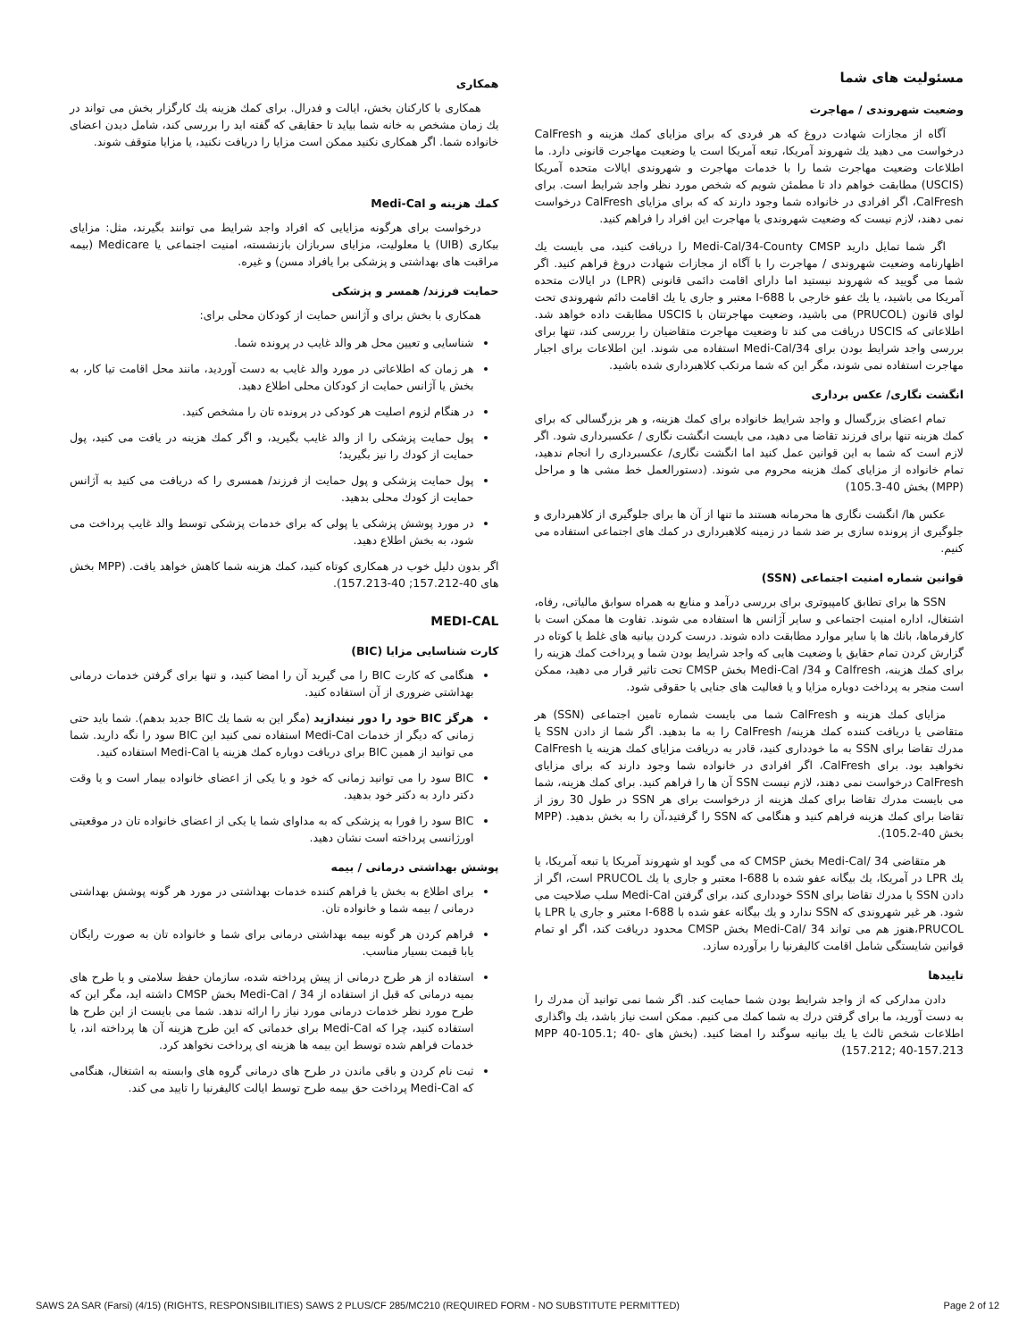مسئولیت های شما
وضعیت شهروندی / مهاجرت
آگاه از مجازات شهادت دروغ که هر فردی که برای مزایای کمك هزینه و CalFresh درخواست می دهید يك شهروند آمريكا، تبعه آمريكا است يا وضعيت مهاجرت قانونی دارد. ما اطلاعات وضعيت مهاجرت شما را با خدمات مهاجرت و شهروندی ايالات متحده آمريكا (USCIS) مطابقت خواهم داد تا مطمئن شويم كه شخص مورد نظر واجد شرايط است. برای CalFresh، اگر افرادی در خانواده شما وجود دارند كه كه برای مزايای CalFresh درخواست نمی دهند، لازم نيست كه وضعيت شهروندی يا مهاجرت اين افراد را فراهم كنيد.
اگر شما تمایل دارید Medi-Cal/34-County CMSP را دریافت کنید، می بایست يك اظهارنامه وضعيت شهروندی / مهاجرت را با آگاه از مجازات شهادت دروغ فراهم كنيد. اگر شما می گوييد كه شهروند نيستيد اما دارای اقامت دائمی قانونی (LPR) در ايالات متحده آمريكا می باشيد، يا يك عفو خارجی با I-688 معتبر و جاری يا يك اقامت دائم شهروندی تحت لوای قانون (PRUCOL) می باشيد، وضعيت مهاجرتتان با USCIS مطابقت داده خواهد شد. اطلاعاتی كه USCIS دريافت می كند تا وضعيت مهاجرت متقاضيان را بررسی كند، تنها برای بررسی واجد شرايط بودن برای Medi-Cal/34 استفاده می شوند. اين اطلاعات برای اجبار مهاجرت استفاده نمی شوند، مگر اين كه شما مرتكب كلاهبرداری شده باشيد.
انگشت نگاری/ عكس برداری
تمام اعضای بزرگسال و واجد شرايط خانواده برای كمك هزينه، و هر بزرگسالی كه برای كمك هزينه تنها برای فرزند تقاضا می دهيد، می بايست انگشت نگاری / عكسبرداری شود. اگر لازم است كه شما به اين قوانين عمل كنيد اما انگشت نگاری/ عكسبرداری را انجام ندهيد، تمام خانواده از مزايای كمك هزينه محروم می شوند. (دستورالعمل خط مشی ها و مراحل (MPP) بخش 40-105.3)
عكس ها/ انگشت نگاری ها محرمانه هستند ما تنها از آن ها برای جلوگيری از كلاهبرداری و جلوگيری از پرونده سازی بر ضد شما در زمينه كلاهبرداری در كمك های اجتماعی استفاده می كنيم.
قوانين شماره امنيت اجتماعی (SSN)
SSN ها برای تطابق كامپيوتری برای بررسی درآمد و منابع به همراه سوابق مالياتی، رفاه، اشتغال، اداره امنيت اجتماعی و ساير آژانس ها استفاده می شوند. تفاوت ها ممكن است با كارفرماها، بانك ها يا ساير موارد مطابقت داده شوند. درست كردن بيانيه های غلط يا كوتاه در گزارش كردن تمام حقايق يا وضعيت هايی كه واجد شرايط بودن شما و پرداخت كمك هزينه را برای كمك هزينه، Calfresh و 34/ Medi-Cal بخش CMSP تحت تاثير قرار می دهيد، ممكن است منجر به پرداخت دوباره مزايا و يا فعاليت های جنايی يا حقوقی شود.
مزايای كمك هزينه و CalFresh شما می بايست شماره تامين اجتماعی (SSN) هر متقاضی يا دريافت كننده كمك هزينه/ CalFresh را به ما بدهيد. اگر شما از دادن SSN يا مدرك تقاضا برای SSN به ما خودداری كنيد، قادر به دريافت مزايای كمك هزينه يا CalFresh نخواهيد بود. برای CalFresh، اگر افرادی در خانواده شما وجود دارند كه برای مزايای CalFresh درخواست نمی دهند، لازم نيست SSN آن ها را فراهم كنيد. برای كمك هزينه، شما می بايست مدرك تقاضا برای كمك هزينه از درخواست برای هر SSN در طول 30 روز از تقاضا برای كمك هزينه فراهم كنيد و هنگامی كه SSN را گرفتيد،آن را به بخش بدهيد. (MPP بخش 40-105.2).
هر متقاضی 34 /Medi-Cal بخش CMSP كه می گويد او شهروند آمريكا يا تبعه آمريكا، يا يك LPR در آمريكا، يك بيگانه عفو شده با I-688 معتبر و جاری يا يك PRUCOL است، اگر از دادن SSN يا مدرك تقاضا برای SSN خودداری كند، برای گرفتن Medi-Cal سلب صلاحيت می شود. هر غير شهروندی كه SSN ندارد و يك بيگانه عفو شده با I-688 معتبر و جاری يا LPR يا PRUCOL،هنوز هم می تواند 34 /Medi-Cal بخش CMSP محدود دريافت كند، اگر او تمام قوانين شايستگی شامل اقامت كاليفرنيا را برآورده سازد.
تاييدها
دادن مداركی كه از واجد شرايط بودن شما حمايت كند. اگر شما نمی توانيد آن مدرك را به دست آوريد، ما برای گرفتن درك به شما كمك می كنيم. ممكن است نياز باشد، يك واگذاری اطلاعات شخص ثالث يا يك بيانيه سوگند را امضا كنيد. (بخش های MPP 40-105.1; 40-157.212; 40-157.213)
همكاری
همكاری با كاركنان بخش، ايالت و فدرال. برای كمك هزينه يك كارگزار بخش می تواند در يك زمان مشخص به خانه شما بيايد تا حقايقی كه گفته ايد را بررسی كند، شامل ديدن اعضای خانواده شما. اگر همكاری نكنيد ممكن است مزايا را دريافت نكنيد، يا مزايا متوقف شوند.
كمك هزينه و Medi-Cal
درخواست برای هرگونه مزايايی كه افراد واجد شرايط می توانند بگيرند، مثل: مزايای بيكاری (UIB) يا معلوليت، مزايای سربازان بازنشسته، امنيت اجتماعی يا Medicare (بيمه مراقبت های بهداشتی و پزشكی برا يافراد مسن) و غيره.
حمايت فرزند/ همسر و پزشكی
همكاری با بخش برای و آژانس حمايت از كودكان محلی برای:
شناسايی و تعيين محل هر والد غايب در پرونده شما.
هر زمان كه اطلاعاتی در مورد والد غايب به دست آورديد، مانند محل اقامت تيا كار، به بخش يا آژانس حمايت از كودكان محلی اطلاع دهيد.
در هنگام لزوم اصليت هر كودكی در پرونده تان را مشخص كنيد.
پول حمايت پزشكی را از والد غايب بگيريد، و اگر كمك هزينه در يافت می كنيد، پول حمايت از كودك را نيز بگيريد؛
پول حمايت پزشكی و پول حمايت از فرزند/ همسری را كه دريافت می كنيد به آژانس حمايت از كودك محلی بدهيد.
در مورد پوشش پزشكی يا پولی كه برای خدمات پزشكی توسط والد غايب پرداخت می شود، به بخش اطلاع دهيد.
اگر بدون دليل خوب در همكاری كوتاه كنيد، كمك هزينه شما كاهش خواهد يافت. (MPP بخش های 40-157.212; 40-157.213).
MEDI-CAL
كارت شناسايی مزايا (BIC)
هنگامی كه كارت BIC را می گيريد آن را امضا كنيد، و تنها برای گرفتن خدمات درمانی بهداشتی ضروری از آن استفاده كنيد.
هرگز BIC خود را دور نيندازيد (مگر اين به شما يك BIC جديد بدهم). شما بايد حتی زمانی كه ديگر از خدمات Medi-Cal استفاده نمی كنيد اين BIC سود را نگه داريد. شما می توانيد از همين BIC برای دريافت دوباره كمك هزينه يا Medi-Cal استفاده كنيد.
BIC سود را می توانيد زمانی كه خود و يا يكی از اعضای خانواده بيمار است و يا وقت دكتر دارد به دكتر خود بدهيد.
BIC سود را فورا به پزشكی كه به مداوای شما يا يكی از اعضای خانواده تان در موقعيتی اورژانسی پرداخته است نشان دهيد.
پوشش بهداشتی درمانی / بيمه
برای اطلاع به بخش يا فراهم كننده خدمات بهداشتی در مورد هر گونه پوشش بهداشتی درمانی / بيمه شما و خانواده تان.
فراهم كردن هر گونه بيمه بهداشتی درمانی برای شما و خانواده تان به صورت رايگان يابا قيمت بسيار مناسب.
استفاده از هر طرح درمانی از پيش پرداخته شده، سازمان حفظ سلامتی و يا طرح های بميه درمانی كه قبل از استفاده از 34 / Medi-Cal بخش CMSP داشته ايد، مگر اين كه طرح مورد نظر خدمات درمانی مورد نياز را ارائه ندهد. شما می بايست از اين طرح ها استفاده كنيد، چرا كه Medi-Cal برای خدماتی كه اين طرح هزينه آن ها پرداخته اند، يا خدمات فراهم شده توسط اين بيمه ها هزينه ای پرداخت نخواهد كرد.
ثبت نام كردن و باقی ماندن در طرح های درمانی گروه های وابسته به اشتغال، هنگامی كه Medi-Cal پرداخت حق بيمه طرح توسط ايالت كاليفرنيا را تاييد می كند.
SAWS 2A SAR (Farsi) (4/15) (RIGHTS, RESPONSIBILITIES) SAWS 2 PLUS/CF 285/MC210 (REQUIRED FORM - NO SUBSTITUTE PERMITTED) Page 2 of 12